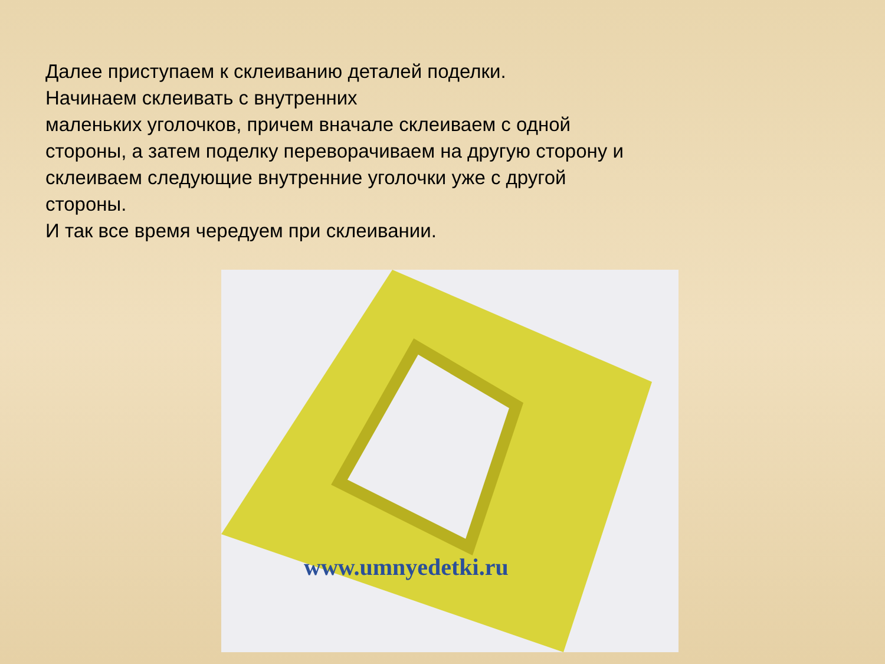Далее приступаем к склеиванию деталей поделки.
Начинаем склеивать с внутренних
маленьких уголочков, причем вначале склеиваем с одной стороны, а затем поделку переворачиваем на другую сторону и склеиваем следующие внутренние уголочки уже с другой стороны.
И так все время чередуем при склеивании.
www.umnyedetki.ru